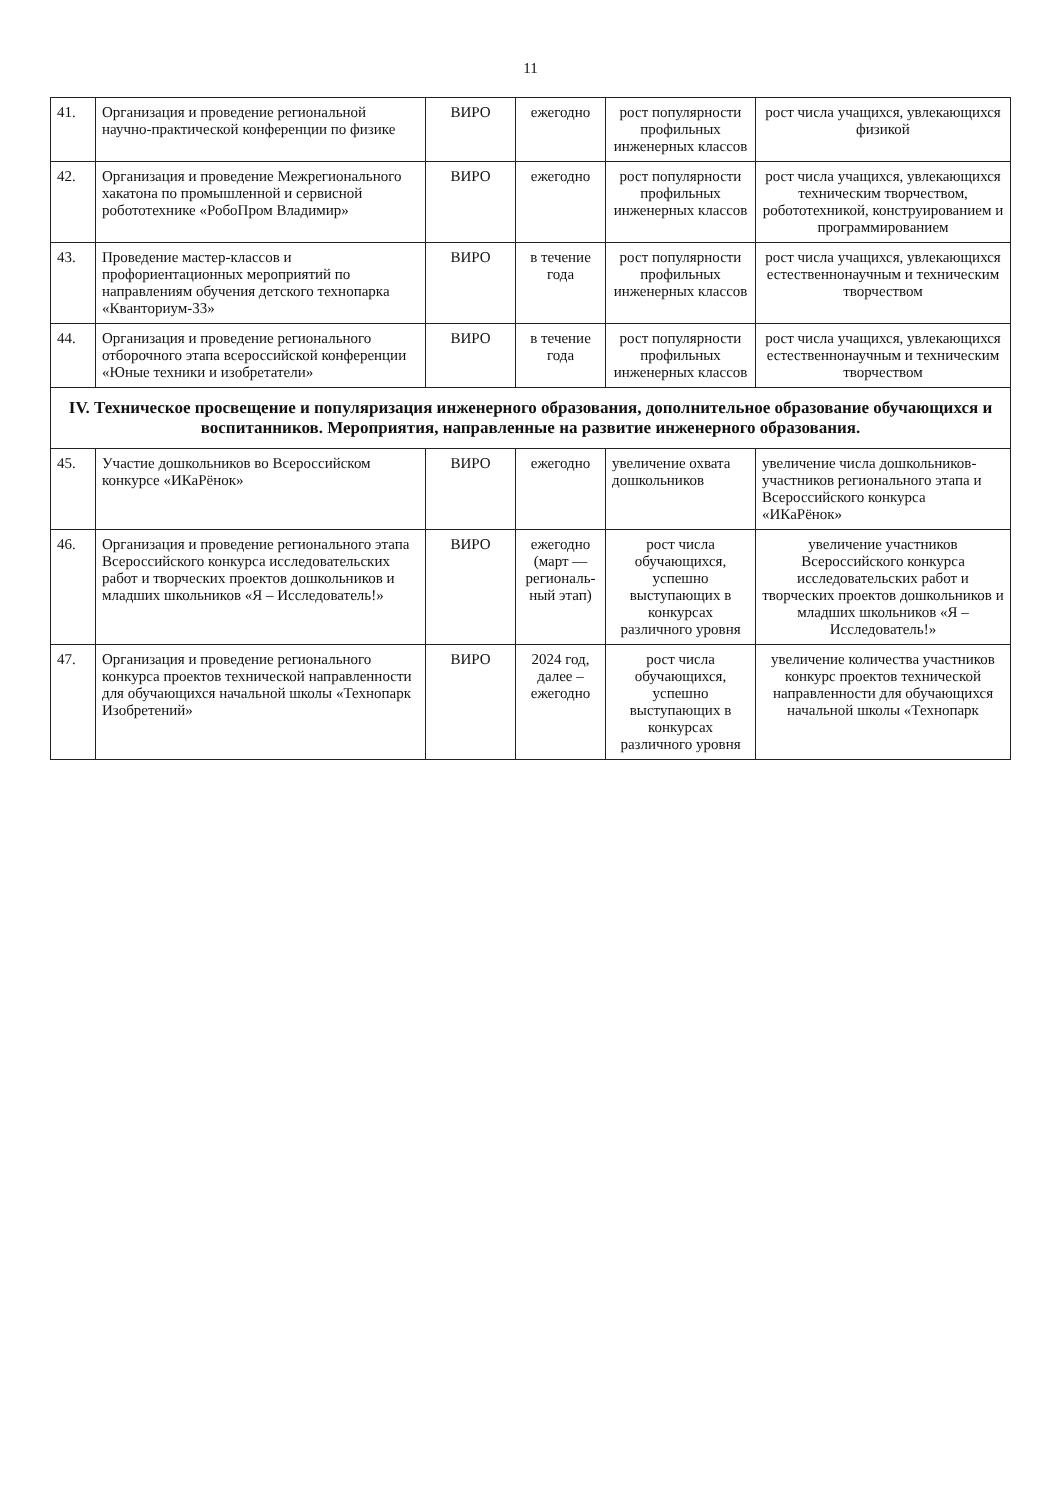11
| 41. | Организация и проведение региональной научно-практической конференции по физике | ВИРО | ежегодно | рост популярности профильных инженерных классов | рост числа учащихся, увлекающихся физикой |
| 42. | Организация и проведение Межрегионального хакатона по промышленной и сервисной робототехнике «РобоПром Владимир» | ВИРО | ежегодно | рост популярности профильных инженерных классов | рост числа учащихся, увлекающихся техническим творчеством, робототехникой, конструированием и программированием |
| 43. | Проведение мастер-классов и профориентационных мероприятий по направлениям обучения детского технопарка «Кванториум-33» | ВИРО | в течение года | рост популярности профильных инженерных классов | рост числа учащихся, увлекающихся естественнонаучным и техническим творчеством |
| 44. | Организация и проведение регионального отборочного этапа всероссийской конференции «Юные техники и изобретатели» | ВИРО | в течение года | рост популярности профильных инженерных классов | рост числа учащихся, увлекающихся естественнонаучным и техническим творчеством |
| IV. Техническое просвещение и популяризация инженерного образования, дополнительное образование обучающихся и воспитанников. Мероприятия, направленные на развитие инженерного образования. | | | | | |
| 45. | Участие дошкольников во Всероссийском конкурсе «ИКаРёнок» | ВИРО | ежегодно | увеличение охвата дошкольников | увеличение числа дошкольников-участников регионального этапа и Всероссийского конкурса «ИКаРёнок» |
| 46. | Организация и проведение регионального этапа Всероссийского конкурса исследовательских работ и творческих проектов дошкольников и младших школьников «Я – Исследователь!» | ВИРО | ежегодно (март — региональ-ный этап) | рост числа обучающихся, успешно выступающих в конкурсах различного уровня | увеличение участников Всероссийского конкурса исследовательских работ и творческих проектов дошкольников и младших школьников «Я – Исследователь!» |
| 47. | Организация и проведение регионального конкурса проектов технической направленности для обучающихся начальной школы «Технопарк Изобретений» | ВИРО | 2024 год, далее – ежегодно | рост числа обучающихся, успешно выступающих в конкурсах различного уровня | увеличение количества участников конкурс проектов технической направленности для обучающихся начальной школы «Технопарк |